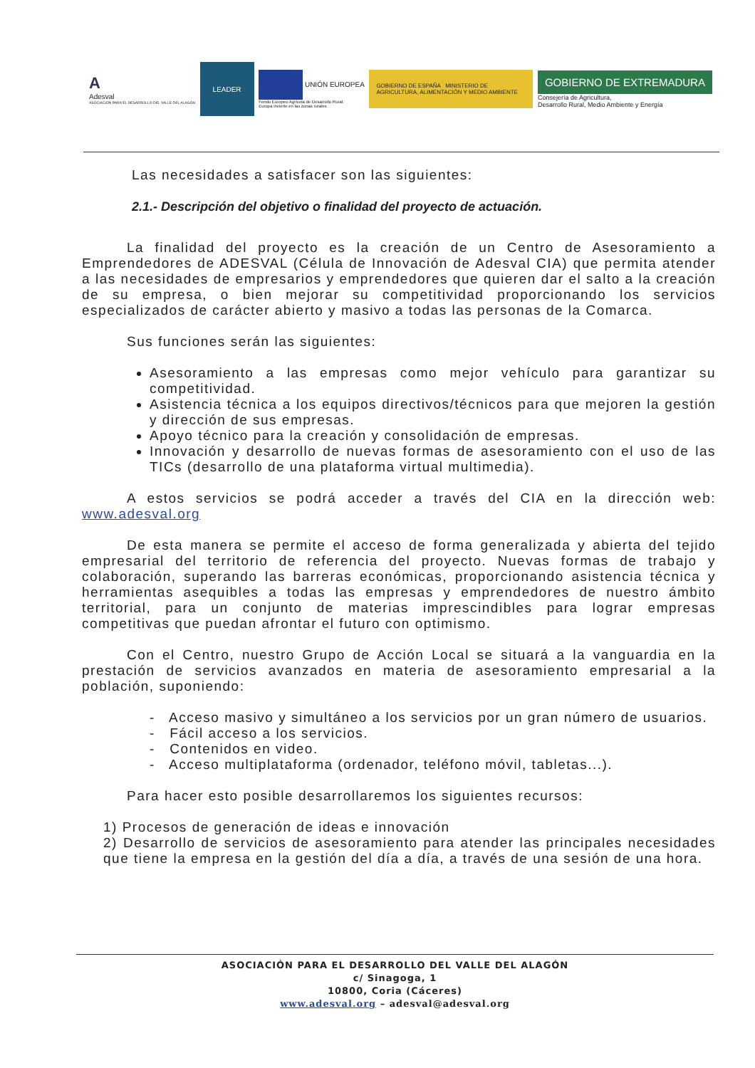A
Adesval
ASOCIACIÓN PARA EL DESARROLLO DEL VALLE DEL ALAGÓN
LEADER
UNIÓN EUROPEA
Fondo Europeo Agrícola de Desarrollo Rural:
Europa invierte en las zonas rurales
GOBIERNO DE ESPAÑA MINISTERIO DE AGRICULTURA, ALIMENTACIÓN Y MEDIO AMBIENTE
GOBIERNO DE EXTREMADURA
Consejería de Agricultura,
Desarrollo Rural, Medio Ambiente y Energía
Las necesidades a satisfacer son las siguientes:
2.1.- Descripción del objetivo o finalidad del proyecto de actuación.
La finalidad del proyecto es la creación de un Centro de Asesoramiento a Emprendedores de ADESVAL (Célula de Innovación de Adesval CIA) que permita atender a las necesidades de empresarios y emprendedores que quieren dar el salto a la creación de su empresa, o bien mejorar su competitividad proporcionando los servicios especializados de carácter abierto y masivo a todas las personas de la Comarca.
Sus funciones serán las siguientes:
Asesoramiento a las empresas como mejor vehículo para garantizar su competitividad.
Asistencia técnica a los equipos directivos/técnicos para que mejoren la gestión y dirección de sus empresas.
Apoyo técnico para la creación y consolidación de empresas.
Innovación y desarrollo de nuevas formas de asesoramiento con el uso de las TICs (desarrollo de una plataforma virtual multimedia).
A estos servicios se podrá acceder a través del CIA en la dirección web: www.adesval.org
De esta manera se permite el acceso de forma generalizada y abierta del tejido empresarial del territorio de referencia del proyecto. Nuevas formas de trabajo y colaboración, superando las barreras económicas, proporcionando asistencia técnica y herramientas asequibles a todas las empresas y emprendedores de nuestro ámbito territorial, para un conjunto de materias imprescindibles para lograr empresas competitivas que puedan afrontar el futuro con optimismo.
Con el Centro, nuestro Grupo de Acción Local se situará a la vanguardia en la prestación de servicios avanzados en materia de asesoramiento empresarial a la población, suponiendo:
- Acceso masivo y simultáneo a los servicios por un gran número de usuarios.
- Fácil acceso a los servicios.
- Contenidos en video.
- Acceso multiplataforma (ordenador, teléfono móvil, tabletas...).
Para hacer esto posible desarrollaremos los siguientes recursos:
1) Procesos de generación de ideas e innovación
2) Desarrollo de servicios de asesoramiento para atender las principales necesidades que tiene la empresa en la gestión del día a día, a través de una sesión de una hora.
ASOCIACIÓN PARA EL DESARROLLO DEL VALLE DEL ALAGÓN
c/ Sinagoga, 1
10800, Coria (Cáceres)
www.adesval.org – adesval@adesval.org